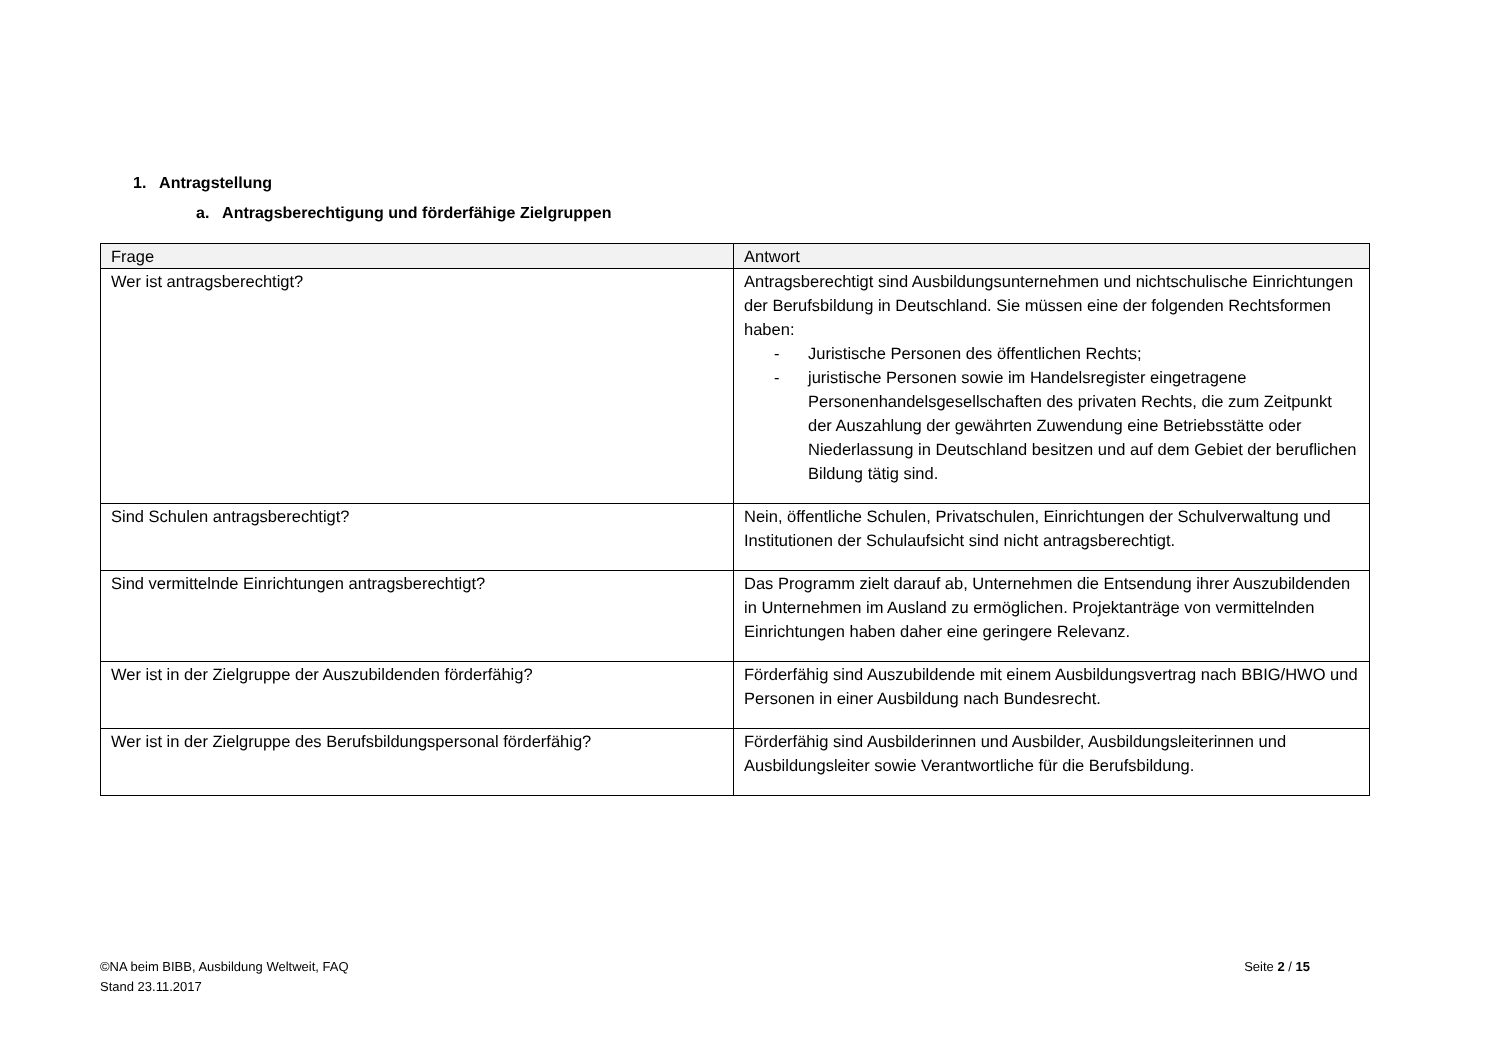1. Antragstellung
a. Antragsberechtigung und förderfähige Zielgruppen
| Frage | Antwort |
| --- | --- |
| Wer ist antragsberechtigt? | Antragsberechtigt sind Ausbildungsunternehmen und nichtschulische Einrichtungen der Berufsbildung in Deutschland. Sie müssen eine der folgenden Rechtsformen haben: - Juristische Personen des öffentlichen Rechts; - juristische Personen sowie im Handelsregister eingetragene Personenhandelsgesellschaften des privaten Rechts, die zum Zeitpunkt der Auszahlung der gewährten Zuwendung eine Betriebsstätte oder Niederlassung in Deutschland besitzen und auf dem Gebiet der beruflichen Bildung tätig sind. |
| Sind Schulen antragsberechtigt? | Nein, öffentliche Schulen, Privatschulen, Einrichtungen der Schulverwaltung und Institutionen der Schulaufsicht sind nicht antragsberechtigt. |
| Sind vermittelnde Einrichtungen antragsberechtigt? | Das Programm zielt darauf ab, Unternehmen die Entsendung ihrer Auszubildenden in Unternehmen im Ausland zu ermöglichen. Projektanträge von vermittelnden Einrichtungen haben daher eine geringere Relevanz. |
| Wer ist in der Zielgruppe der Auszubildenden förderfähig? | Förderfähig sind Auszubildende mit einem Ausbildungsvertrag nach BBIG/HWO und Personen in einer Ausbildung nach Bundesrecht. |
| Wer ist in der Zielgruppe des Berufsbildungspersonal förderfähig? | Förderfähig sind Ausbilderinnen und Ausbilder, Ausbildungsleiterinnen und Ausbildungsleiter sowie Verantwortliche für die Berufsbildung. |
©NA beim BIBB, Ausbildung Weltweit, FAQ
Stand 23.11.2017
Seite 2 / 15